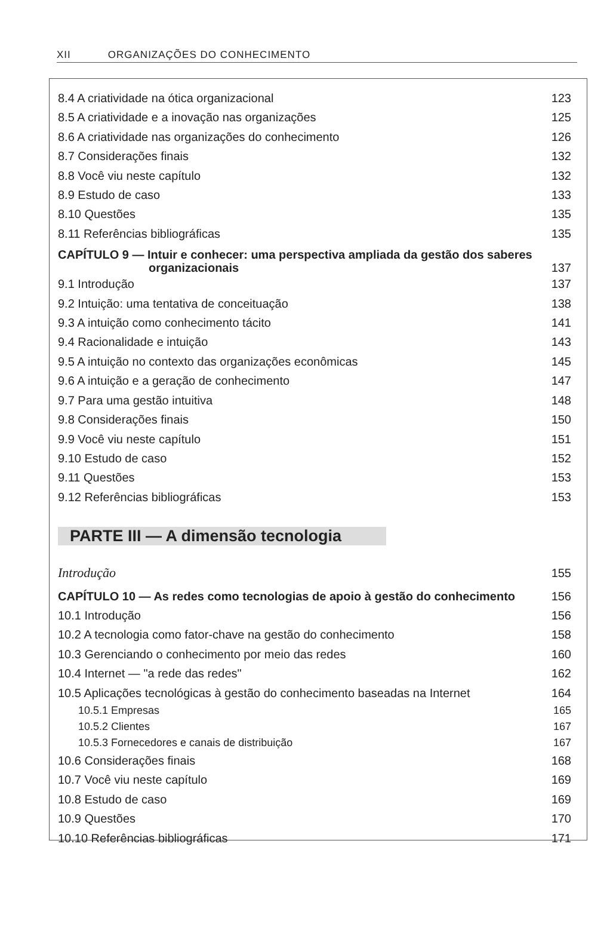XII ORGANIZAÇÕES DO CONHECIMENTO
8.4 A criatividade na ótica organizacional 123
8.5 A criatividade e a inovação nas organizações 125
8.6 A criatividade nas organizações do conhecimento 126
8.7 Considerações finais 132
8.8 Você viu neste capítulo 132
8.9 Estudo de caso 133
8.10 Questões 135
8.11 Referências bibliográficas 135
CAPÍTULO 9 — Intuir e conhecer: uma perspectiva ampliada da gestão dos saberes
organizacionais 137
9.1 Introdução 137
9.2 Intuição: uma tentativa de conceituação 138
9.3 A intuição como conhecimento tácito 141
9.4 Racionalidade e intuição 143
9.5 A intuição no contexto das organizações econômicas 145
9.6 A intuição e a geração de conhecimento 147
9.7 Para uma gestão intuitiva 148
9.8 Considerações finais 150
9.9 Você viu neste capítulo 151
9.10 Estudo de caso 152
9.11 Questões 153
9.12 Referências bibliográficas 153
PARTE III — A dimensão tecnologia
Introdução 155
CAPÍTULO 10 — As redes como tecnologias de apoio à gestão do conhecimento 156
10.1 Introdução 156
10.2 A tecnologia como fator-chave na gestão do conhecimento 158
10.3 Gerenciando o conhecimento por meio das redes 160
10.4 Internet — "a rede das redes" 162
10.5 Aplicações tecnológicas à gestão do conhecimento baseadas na Internet 164
10.5.1 Empresas 165
10.5.2 Clientes 167
10.5.3 Fornecedores e canais de distribuição 167
10.6 Considerações finais 168
10.7 Você viu neste capítulo 169
10.8 Estudo de caso 169
10.9 Questões 170
10.10 Referências bibliográficas 171